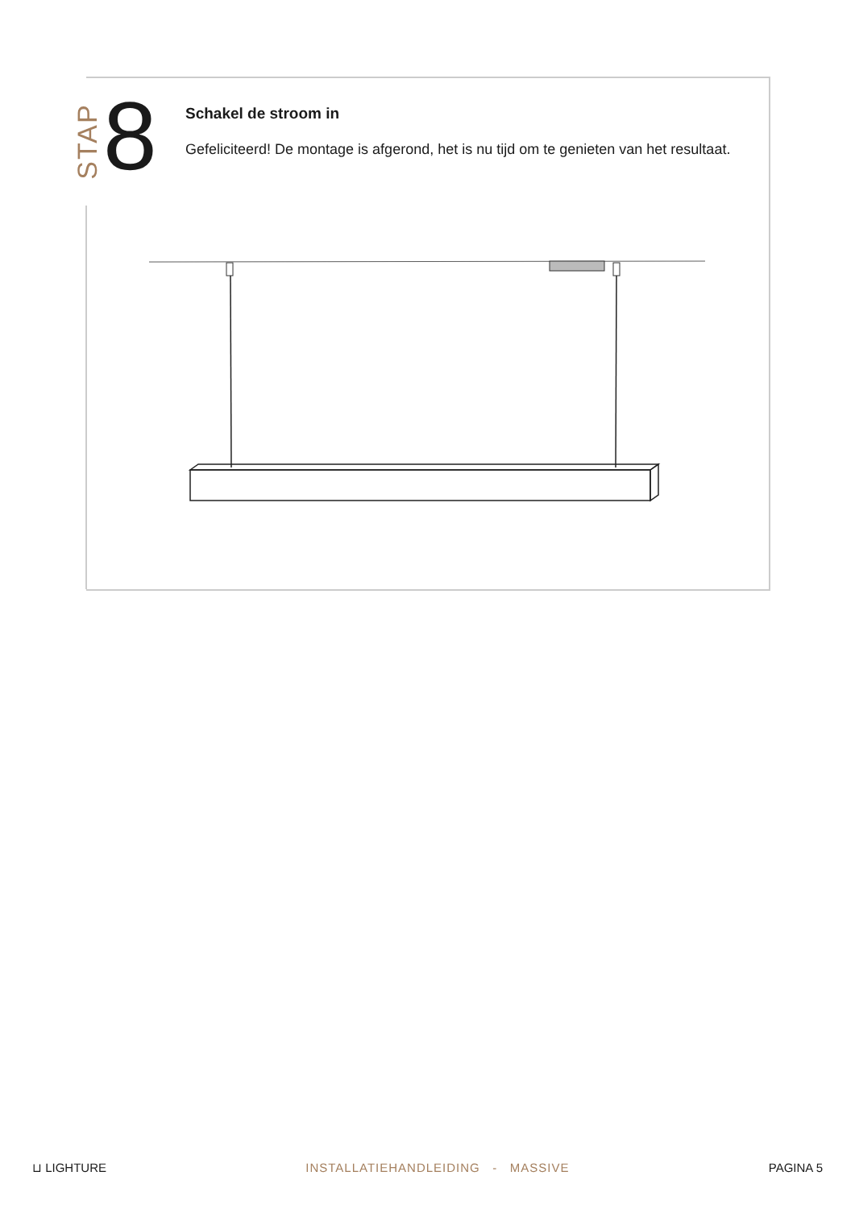STAP
8
Schakel de stroom in
Gefeliciteerd! De montage is afgerond, het is nu tijd om te genieten van het resultaat.
⊔ LIGHTURE INSTALLATIEHANDLEIDING - MASSIVE PAGINA 5